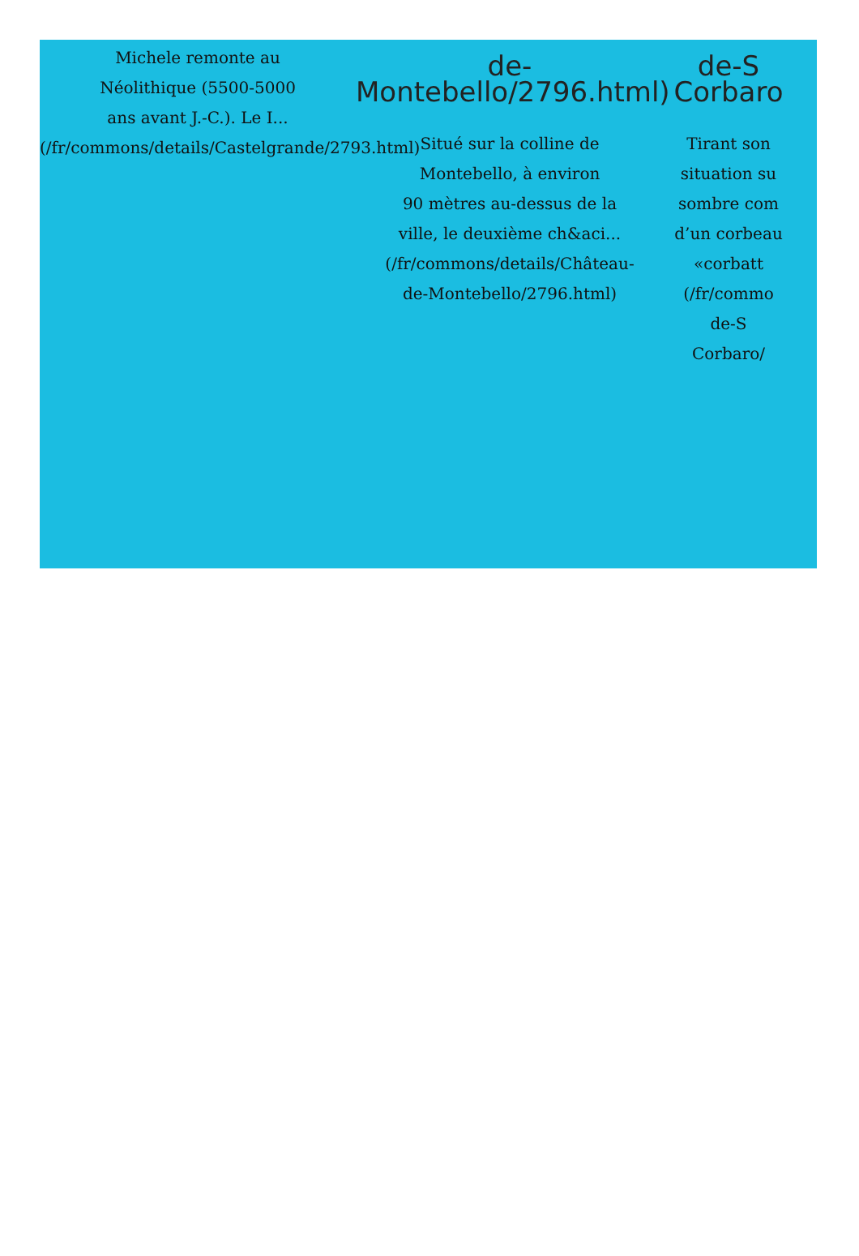Michele remonte au
Néolithique (5500-5000
ans avant J.-C.). Le I...
(/fr/commons/details/Castelgrande/2793.html)
de-
Montebello/2796.html)
Situé sur la colline de
Montebello, à environ
90 mètres au-dessus de la
ville, le deuxième ch&aci...
(/fr/commons/details/Château-
de-Montebello/2796.html)
de-S
Corbaro
Tirant son
situation su
sombre com
d’un corbeau
«corbatt
(/fr/commo
de-S
Corbaro/